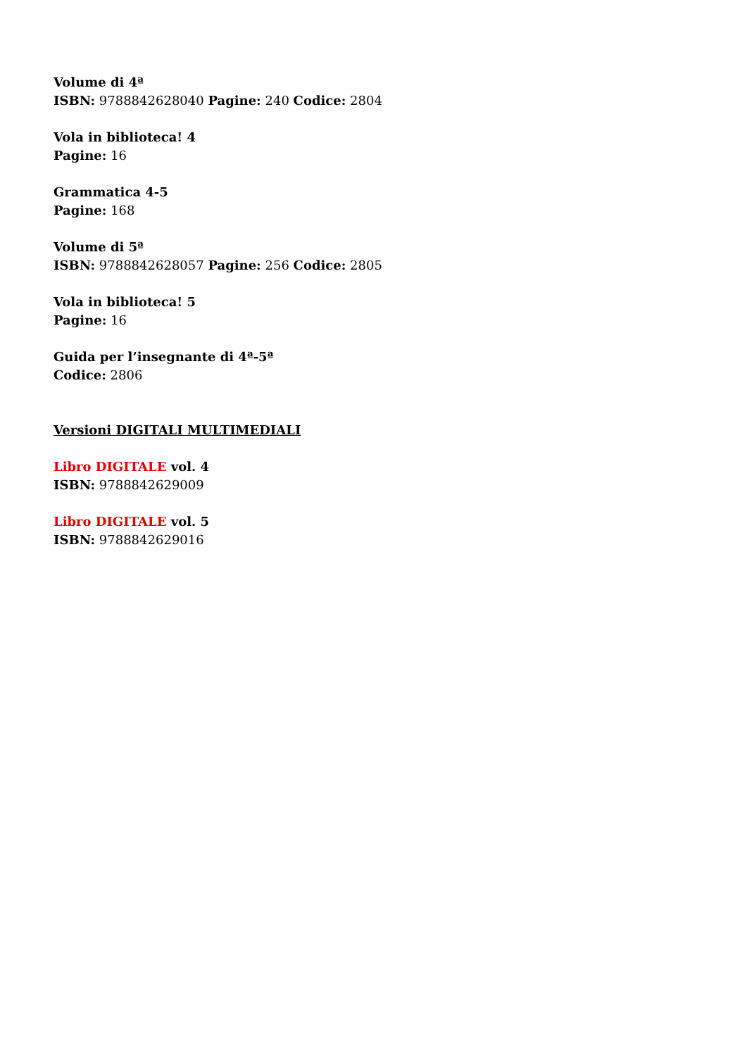Volume di 4ª
ISBN: 9788842628040 Pagine: 240 Codice: 2804
Vola in biblioteca! 4
Pagine: 16
Grammatica 4-5
Pagine: 168
Volume di 5ª
ISBN: 9788842628057 Pagine: 256 Codice: 2805
Vola in biblioteca! 5
Pagine: 16
Guida per l’insegnante di 4ª-5ª
Codice: 2806
Versioni DIGITALI MULTIMEDIALI
Libro DIGITALE vol. 4
ISBN: 9788842629009
Libro DIGITALE vol. 5
ISBN: 9788842629016